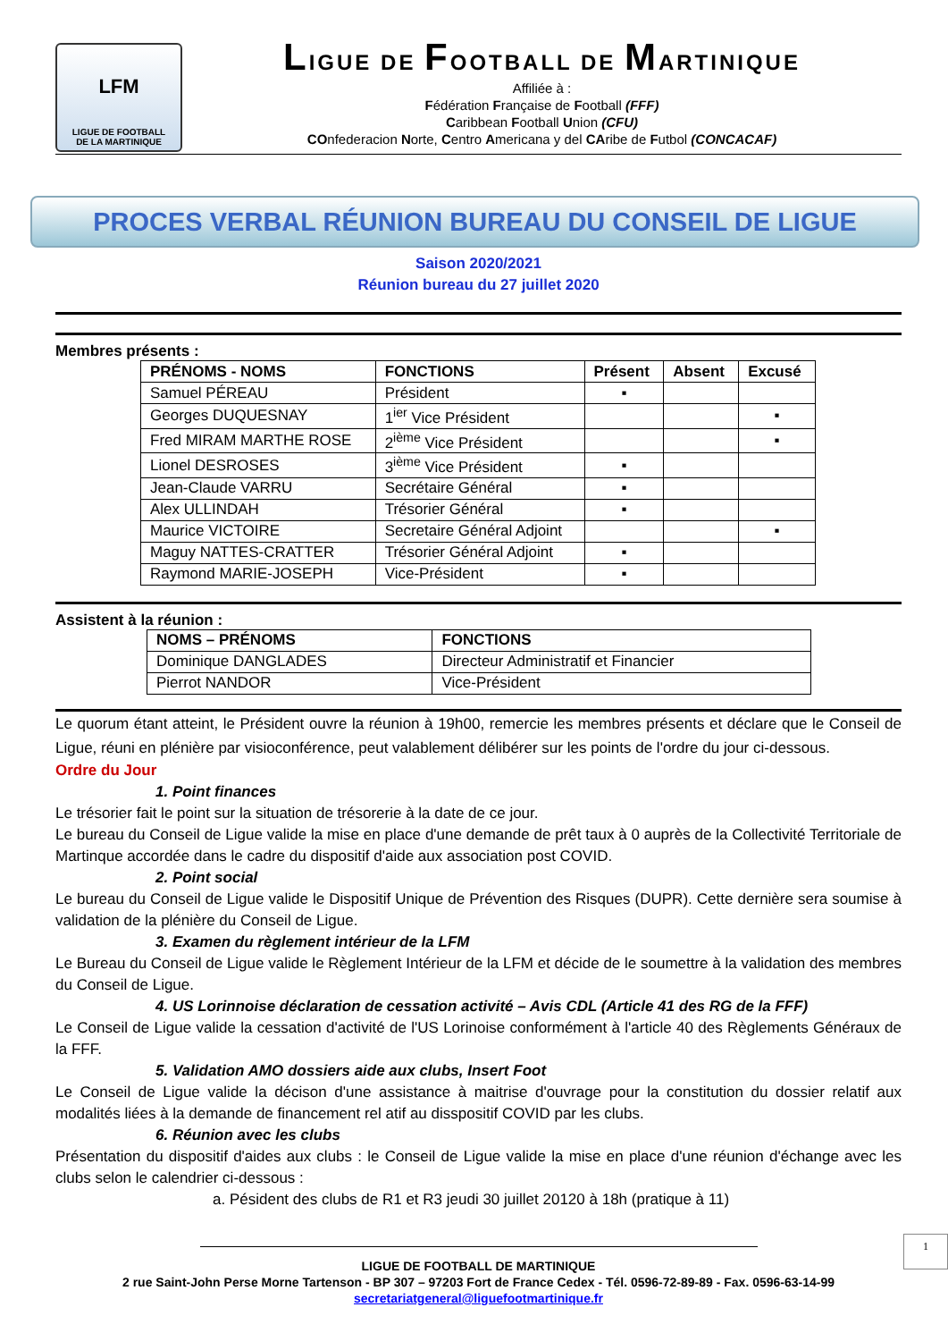LFM
LIGUE DE FOOTBALL
DE LA MARTINIQUE
LIGUE DE FOOTBALL DE MARTINIQUE
Affiliée à :
Fédération Française de Football (FFF)
Caribbean Football Union (CFU)
COnfederacion Norte, Centro Americana y del CAribe de Futbol (CONCACAF)
PROCES VERBAL RÉUNION BUREAU DU CONSEIL DE LIGUE
Saison 2020/2021
Réunion bureau du 27 juillet 2020
Membres présents :
| PRÉNOMS - NOMS | FONCTIONS | Présent | Absent | Excusé |
| --- | --- | --- | --- | --- |
| Samuel PÉREAU | Président | ▪ | | |
| Georges DUQUESNAY | 1<sup>ier</sup> Vice Président | | | ▪ |
| Fred MIRAM MARTHE ROSE | 2<sup>ième</sup> Vice Président | | | ▪ |
| Lionel DESROSES | 3<sup>ième</sup> Vice Président | ▪ | | |
| Jean-Claude VARRU | Secrétaire Général | ▪ | | |
| Alex ULLINDAH | Trésorier Général | ▪ | | |
| Maurice VICTOIRE | Secretaire Général Adjoint | | | ▪ |
| Maguy NATTES-CRATTER | Trésorier Général Adjoint | ▪ | | |
| Raymond MARIE-JOSEPH | Vice-Président | ▪ | | |
Assistent à la réunion :
| NOMS – PRÉNOMS | FONCTIONS |
| --- | --- |
| Dominique DANGLADES | Directeur Administratif et Financier |
| Pierrot NANDOR | Vice-Président |
Le quorum étant atteint, le Président ouvre la réunion à 19h00, remercie les membres présents et déclare que le Conseil de Ligue, réuni en plénière par visioconférence, peut valablement délibérer sur les points de l'ordre du jour ci-dessous.
Ordre du Jour
1. Point finances
Le trésorier fait le point sur la situation de trésorerie à la date de ce jour.
Le bureau du Conseil de Ligue valide la mise en place d'une demande de prêt taux à 0 auprès de la Collectivité Territoriale de Martinque accordée dans le cadre du dispositif d'aide aux association post COVID.
2. Point social
Le bureau du Conseil de Ligue valide le Dispositif Unique de Prévention des Risques (DUPR). Cette dernière sera soumise à validation de la plénière du Conseil de Ligue.
3. Examen du règlement intérieur de la LFM
Le Bureau du Conseil de Ligue valide le Règlement Intérieur de la LFM et décide de le soumettre à la validation des membres du Conseil de Ligue.
4. US Lorinnoise déclaration de cessation activité – Avis CDL (Article 41 des RG de la FFF)
Le Conseil de Ligue valide la cessation d'activité de l'US Lorinoise conformément à l'article 40 des Règlements Généraux de la FFF.
5. Validation AMO dossiers aide aux clubs, Insert Foot
Le Conseil de Ligue valide la décison d'une assistance à maitrise d'ouvrage pour la constitution du dossier relatif aux modalités liées à la demande de financement rel atif au disspositif COVID par les clubs.
6. Réunion avec les clubs
Présentation du dispositif d'aides aux clubs : le Conseil de Ligue valide la mise en place d'une réunion d'échange avec les clubs selon le calendrier ci-dessous :
a. Pésident des clubs de R1 et R3 jeudi 30 juillet 20120 à 18h (pratique à 11)
1
LIGUE DE FOOTBALL DE MARTINIQUE
2 rue Saint-John Perse Morne Tartenson - BP 307 – 97203 Fort de France Cedex - Tél. 0596-72-89-89 - Fax. 0596-63-14-99
secretariatgeneral@liguefootmartinique.fr